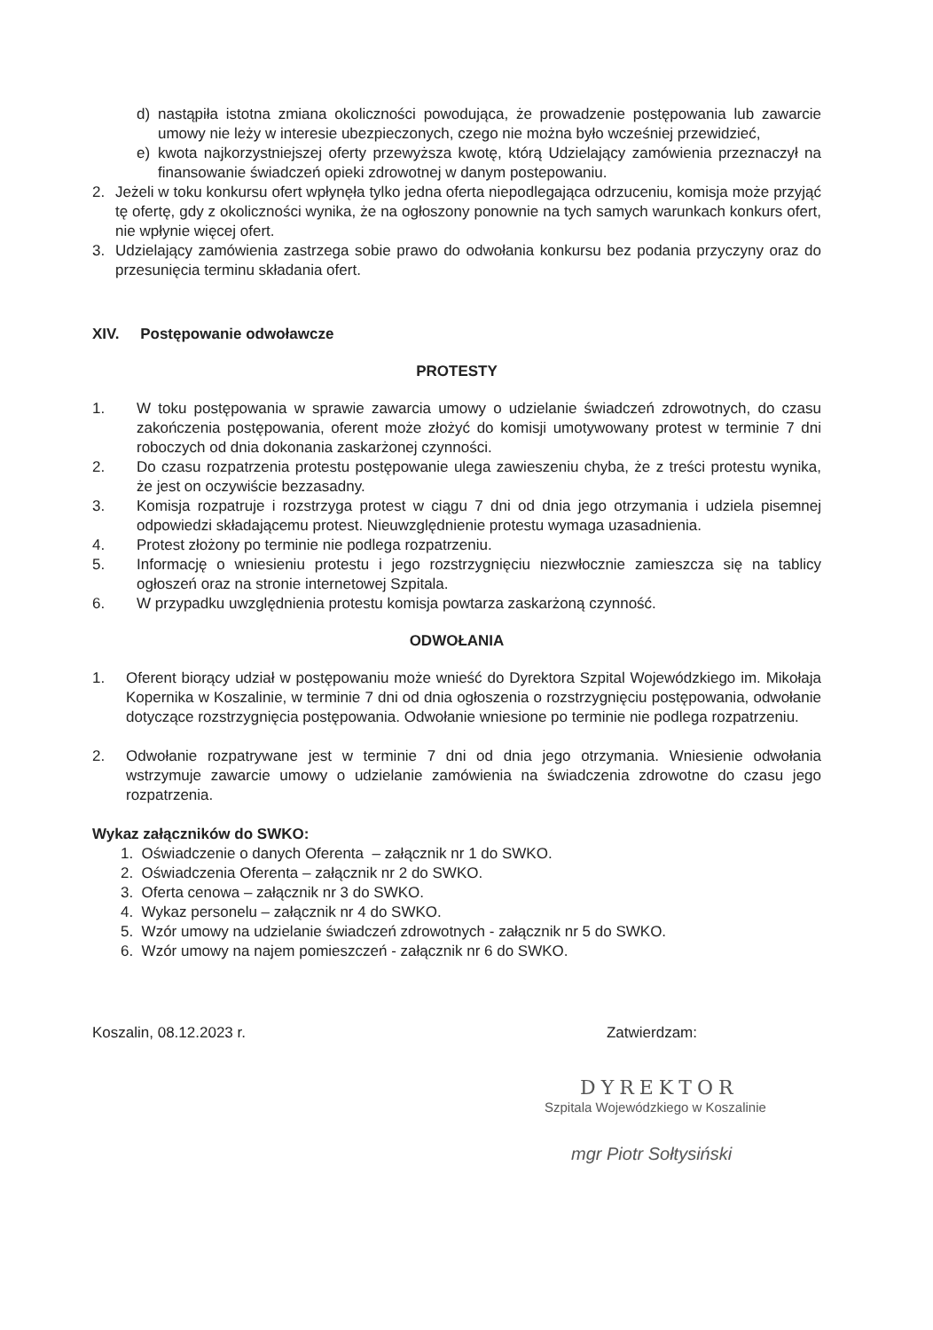d) nastąpiła istotna zmiana okoliczności powodująca, że prowadzenie postępowania lub zawarcie umowy nie leży w interesie ubezpieczonych, czego nie można było wcześniej przewidzieć,
e) kwota najkorzystniejszej oferty przewyższa kwotę, którą Udzielający zamówienia przeznaczył na finansowanie świadczeń opieki zdrowotnej w danym postepowaniu.
2. Jeżeli w toku konkursu ofert wpłynęła tylko jedna oferta niepodlegająca odrzuceniu, komisja może przyjąć tę ofertę, gdy z okoliczności wynika, że na ogłoszony ponownie na tych samych warunkach konkurs ofert, nie wpłynie więcej ofert.
3. Udzielający zamówienia zastrzega sobie prawo do odwołania konkursu bez podania przyczyny oraz do przesunięcia terminu składania ofert.
XIV. Postępowanie odwoławcze
PROTESTY
1. W toku postępowania w sprawie zawarcia umowy o udzielanie świadczeń zdrowotnych, do czasu zakończenia postępowania, oferent może złożyć do komisji umotywowany protest w terminie 7 dni roboczych od dnia dokonania zaskarżonej czynności.
2. Do czasu rozpatrzenia protestu postępowanie ulega zawieszeniu chyba, że z treści protestu wynika, że jest on oczywiście bezzasadny.
3. Komisja rozpatruje i rozstrzyga protest w ciągu 7 dni od dnia jego otrzymania i udziela pisemnej odpowiedzi składającemu protest. Nieuwzględnienie protestu wymaga uzasadnienia.
4. Protest złożony po terminie nie podlega rozpatrzeniu.
5. Informację o wniesieniu protestu i jego rozstrzygnięciu niezwłocznie zamieszcza się na tablicy ogłoszeń oraz na stronie internetowej Szpitala.
6. W przypadku uwzględnienia protestu komisja powtarza zaskarżoną czynność.
ODWOŁANIA
1. Oferent biorący udział w postępowaniu może wnieść do Dyrektora Szpital Wojewódzkiego im. Mikołaja Kopernika w Koszalinie, w terminie 7 dni od dnia ogłoszenia o rozstrzygnięciu postępowania, odwołanie dotyczące rozstrzygnięcia postępowania. Odwołanie wniesione po terminie nie podlega rozpatrzeniu.
2. Odwołanie rozpatrywane jest w terminie 7 dni od dnia jego otrzymania. Wniesienie odwołania wstrzymuje zawarcie umowy o udzielanie zamówienia na świadczenia zdrowotne do czasu jego rozpatrzenia.
Wykaz załączników do SWKO:
1. Oświadczenie o danych Oferenta – załącznik nr 1 do SWKO.
2. Oświadczenia Oferenta – załącznik nr 2 do SWKO.
3. Oferta cenowa – załącznik nr 3 do SWKO.
4. Wykaz personelu – załącznik nr 4 do SWKO.
5. Wzór umowy na udzielanie świadczeń zdrowotnych - załącznik nr 5 do SWKO.
6. Wzór umowy na najem pomieszczeń - załącznik nr 6 do SWKO.
Koszalin, 08.12.2023 r. Zatwierdzam:
DYREKTOR
Szpitala Wojewódzkiego w Koszalinie
mgr Piotr Sołtysiński